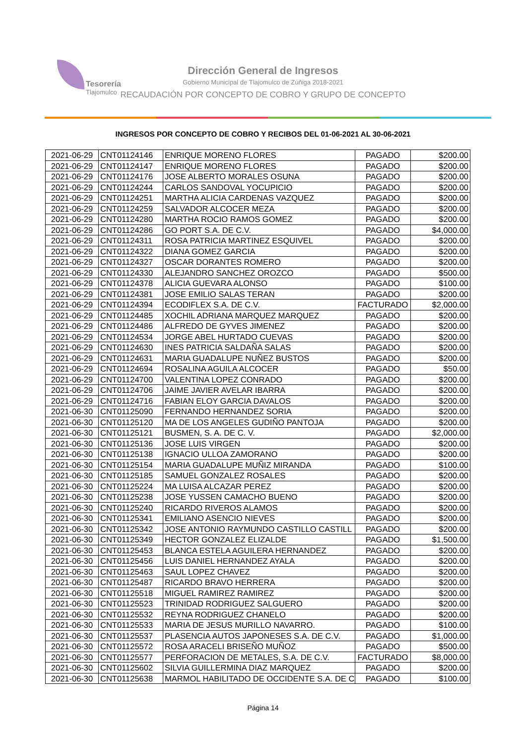Tesorería
Tlajomulco
Dirección General de Ingresos
Gobierno Municipal de Tlajomulco de Zúñiga 2018-2021
RECAUDACIÓN POR CONCEPTO DE COBRO Y GRUPO DE CONCEPTO
INGRESOS POR CONCEPTO DE COBRO Y RECIBOS DEL 01-06-2021 AL 30-06-2021
| 2021-06-29 | CNT01124146 | ENRIQUE MORENO FLORES | PAGADO | $200.00 |
| 2021-06-29 | CNT01124147 | ENRIQUE MORENO FLORES | PAGADO | $200.00 |
| 2021-06-29 | CNT01124176 | JOSE ALBERTO MORALES OSUNA | PAGADO | $200.00 |
| 2021-06-29 | CNT01124244 | CARLOS SANDOVAL YOCUPICIO | PAGADO | $200.00 |
| 2021-06-29 | CNT01124251 | MARTHA ALICIA CARDENAS VAZQUEZ | PAGADO | $200.00 |
| 2021-06-29 | CNT01124259 | SALVADOR ALCOCER MEZA | PAGADO | $200.00 |
| 2021-06-29 | CNT01124280 | MARTHA ROCIO RAMOS GOMEZ | PAGADO | $200.00 |
| 2021-06-29 | CNT01124286 | GO PORT S.A. DE C.V. | PAGADO | $4,000.00 |
| 2021-06-29 | CNT01124311 | ROSA PATRICIA MARTINEZ ESQUIVEL | PAGADO | $200.00 |
| 2021-06-29 | CNT01124322 | DIANA GOMEZ GARCIA | PAGADO | $200.00 |
| 2021-06-29 | CNT01124327 | OSCAR DORANTES ROMERO | PAGADO | $200.00 |
| 2021-06-29 | CNT01124330 | ALEJANDRO SANCHEZ OROZCO | PAGADO | $500.00 |
| 2021-06-29 | CNT01124378 | ALICIA GUEVARA ALONSO | PAGADO | $100.00 |
| 2021-06-29 | CNT01124381 | JOSE EMILIO SALAS TERAN | PAGADO | $200.00 |
| 2021-06-29 | CNT01124394 | ECODIFLEX S.A. DE C.V. | FACTURADO | $2,000.00 |
| 2021-06-29 | CNT01124485 | XOCHIL ADRIANA MARQUEZ MARQUEZ | PAGADO | $200.00 |
| 2021-06-29 | CNT01124486 | ALFREDO DE GYVES JIMENEZ | PAGADO | $200.00 |
| 2021-06-29 | CNT01124534 | JORGE ABEL HURTADO CUEVAS | PAGADO | $200.00 |
| 2021-06-29 | CNT01124630 | INES PATRICIA SALDAÑA SALAS | PAGADO | $200.00 |
| 2021-06-29 | CNT01124631 | MARIA GUADALUPE NUÑEZ BUSTOS | PAGADO | $200.00 |
| 2021-06-29 | CNT01124694 | ROSALINA AGUILA ALCOCER | PAGADO | $50.00 |
| 2021-06-29 | CNT01124700 | VALENTINA LOPEZ CONRADO | PAGADO | $200.00 |
| 2021-06-29 | CNT01124706 | JAIME JAVIER AVELAR IBARRA | PAGADO | $200.00 |
| 2021-06-29 | CNT01124716 | FABIAN ELOY GARCIA DAVALOS | PAGADO | $200.00 |
| 2021-06-30 | CNT01125090 | FERNANDO HERNANDEZ SORIA | PAGADO | $200.00 |
| 2021-06-30 | CNT01125120 | MA DE LOS ANGELES GUDIÑO PANTOJA | PAGADO | $200.00 |
| 2021-06-30 | CNT01125121 | BUSMEN, S. A. DE C. V. | PAGADO | $2,000.00 |
| 2021-06-30 | CNT01125136 | JOSE LUIS VIRGEN | PAGADO | $200.00 |
| 2021-06-30 | CNT01125138 | IGNACIO ULLOA ZAMORANO | PAGADO | $200.00 |
| 2021-06-30 | CNT01125154 | MARIA GUADALUPE MUÑIZ MIRANDA | PAGADO | $100.00 |
| 2021-06-30 | CNT01125185 | SAMUEL GONZALEZ ROSALES | PAGADO | $200.00 |
| 2021-06-30 | CNT01125224 | MA LUISA ALCAZAR PEREZ | PAGADO | $200.00 |
| 2021-06-30 | CNT01125238 | JOSE YUSSEN CAMACHO BUENO | PAGADO | $200.00 |
| 2021-06-30 | CNT01125240 | RICARDO RIVEROS ALAMOS | PAGADO | $200.00 |
| 2021-06-30 | CNT01125341 | EMILIANO ASENCIO NIEVES | PAGADO | $200.00 |
| 2021-06-30 | CNT01125342 | JOSE ANTONIO RAYMUNDO CASTILLO CASTILL | PAGADO | $200.00 |
| 2021-06-30 | CNT01125349 | HECTOR GONZALEZ ELIZALDE | PAGADO | $1,500.00 |
| 2021-06-30 | CNT01125453 | BLANCA ESTELA AGUILERA HERNANDEZ | PAGADO | $200.00 |
| 2021-06-30 | CNT01125456 | LUIS DANIEL HERNANDEZ AYALA | PAGADO | $200.00 |
| 2021-06-30 | CNT01125463 | SAUL LOPEZ CHAVEZ | PAGADO | $200.00 |
| 2021-06-30 | CNT01125487 | RICARDO BRAVO HERRERA | PAGADO | $200.00 |
| 2021-06-30 | CNT01125518 | MIGUEL RAMIREZ RAMIREZ | PAGADO | $200.00 |
| 2021-06-30 | CNT01125523 | TRINIDAD RODRIGUEZ SALGUERO | PAGADO | $200.00 |
| 2021-06-30 | CNT01125532 | REYNA RODRIGUEZ CHANELO | PAGADO | $200.00 |
| 2021-06-30 | CNT01125533 | MARIA DE JESUS MURILLO NAVARRO. | PAGADO | $100.00 |
| 2021-06-30 | CNT01125537 | PLASENCIA AUTOS JAPONESES S.A. DE C.V. | PAGADO | $1,000.00 |
| 2021-06-30 | CNT01125572 | ROSA ARACELI BRISEÑO MUÑOZ | PAGADO | $500.00 |
| 2021-06-30 | CNT01125577 | PERFORACION DE METALES, S.A. DE C.V. | FACTURADO | $8,000.00 |
| 2021-06-30 | CNT01125602 | SILVIA GUILLERMINA DIAZ MARQUEZ | PAGADO | $200.00 |
| 2021-06-30 | CNT01125638 | MARMOL HABILITADO DE OCCIDENTE S.A. DE C | PAGADO | $100.00 |
Página 14